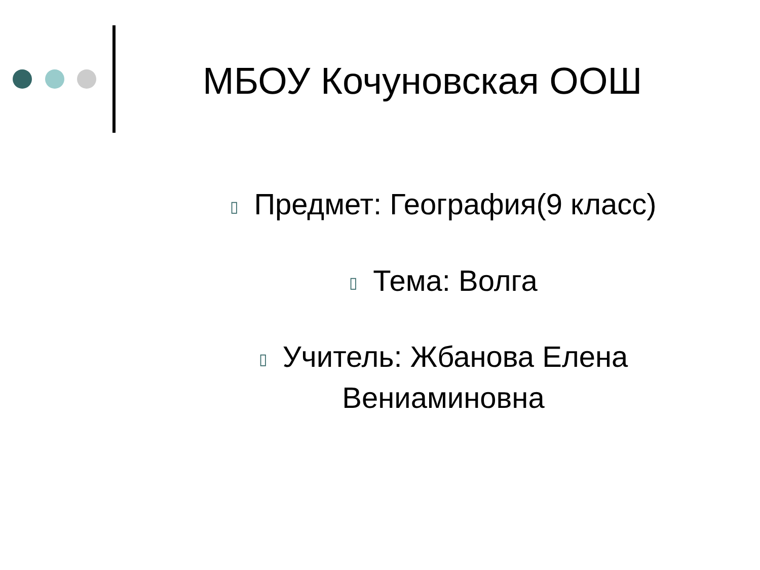МБОУ Кочуновская ООШ
▯ Предмет: География(9 класс)
▯ Тема: Волга
▯ Учитель: Жбанова Елена Вениаминовна